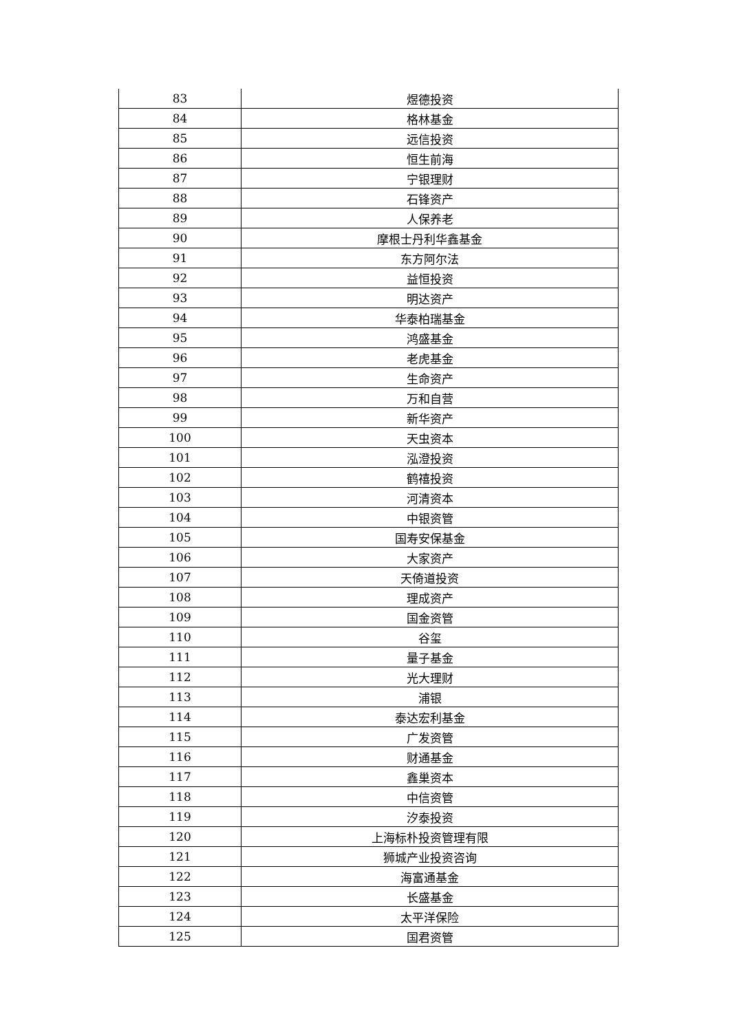| 83 | 煜德投资 |
| 84 | 格林基金 |
| 85 | 远信投资 |
| 86 | 恒生前海 |
| 87 | 宁银理财 |
| 88 | 石锋资产 |
| 89 | 人保养老 |
| 90 | 摩根士丹利华鑫基金 |
| 91 | 东方阿尔法 |
| 92 | 益恒投资 |
| 93 | 明达资产 |
| 94 | 华泰柏瑞基金 |
| 95 | 鸿盛基金 |
| 96 | 老虎基金 |
| 97 | 生命资产 |
| 98 | 万和自营 |
| 99 | 新华资产 |
| 100 | 天虫资本 |
| 101 | 泓澄投资 |
| 102 | 鹤禧投资 |
| 103 | 河清资本 |
| 104 | 中银资管 |
| 105 | 国寿安保基金 |
| 106 | 大家资产 |
| 107 | 天倚道投资 |
| 108 | 理成资产 |
| 109 | 国金资管 |
| 110 | 谷玺 |
| 111 | 量子基金 |
| 112 | 光大理财 |
| 113 | 浦银 |
| 114 | 泰达宏利基金 |
| 115 | 广发资管 |
| 116 | 财通基金 |
| 117 | 鑫巢资本 |
| 118 | 中信资管 |
| 119 | 汐泰投资 |
| 120 | 上海标朴投资管理有限 |
| 121 | 狮城产业投资咨询 |
| 122 | 海富通基金 |
| 123 | 长盛基金 |
| 124 | 太平洋保险 |
| 125 | 国君资管 |